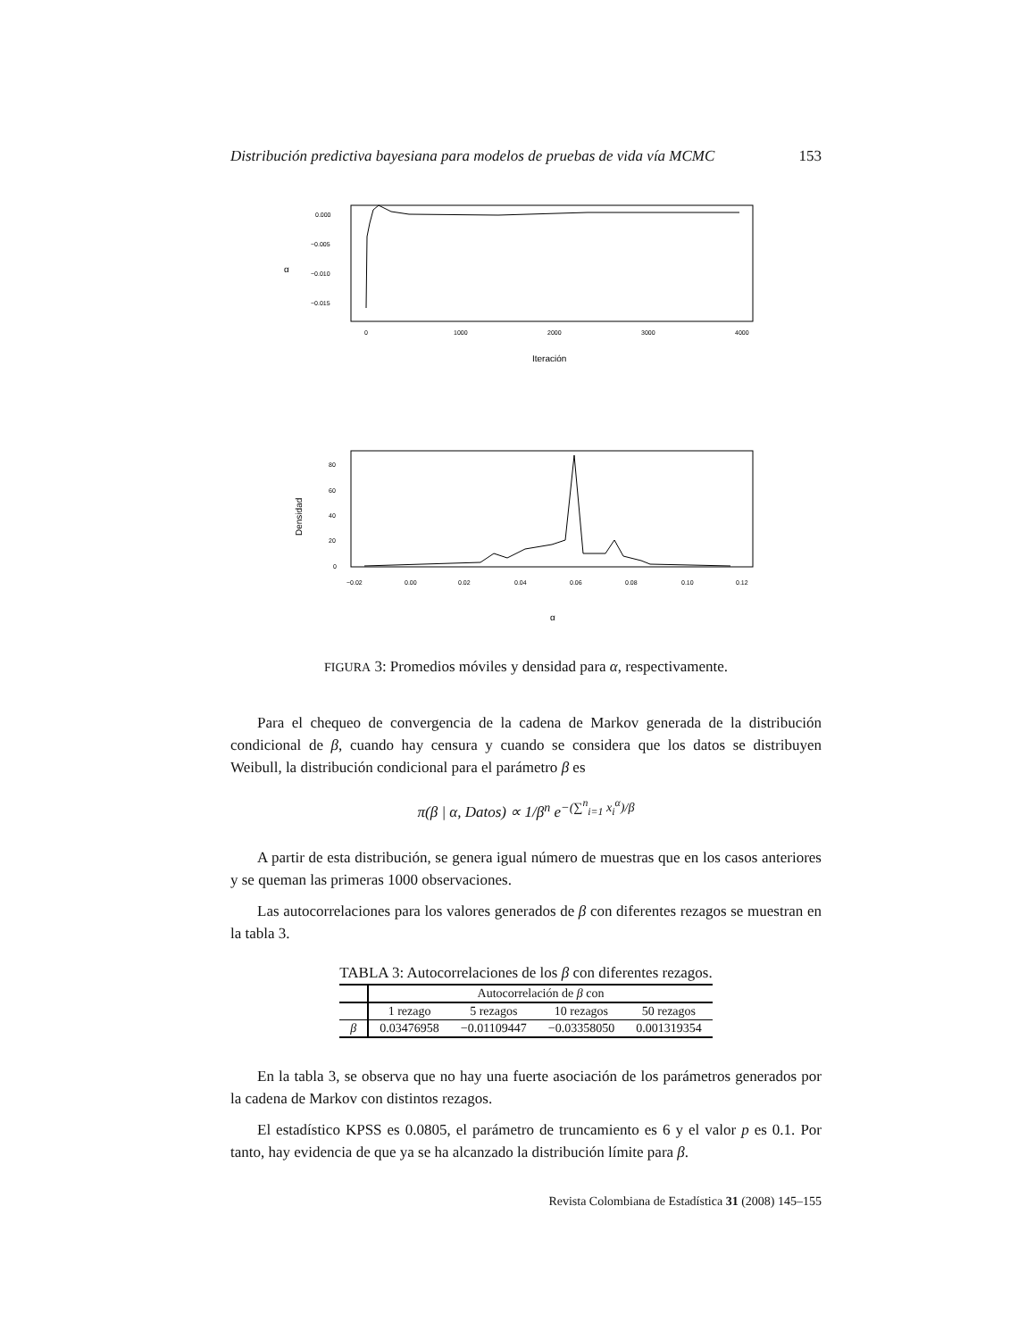Distribución predictiva bayesiana para modelos de pruebas de vida vía MCMC 153
α
0.000
−0.005
−0.010
−0.015
0
1000
2000
3000
4000
Iteración
Densidad
80
60
40
20
0
−0.02
0.00
0.02
0.04
0.06
0.08
0.10
0.12
α
FIGURA 3: Promedios móviles y densidad para α, respectivamente.
Para el chequeo de convergencia de la cadena de Markov generada de la distribución condicional de β, cuando hay censura y cuando se considera que los datos se distribuyen Weibull, la distribución condicional para el parámetro β es
π(β | α, Datos) ∝ 1/β<sup>n</sup> e<sup>−(∑<sup>n</sup><sub>i=1</sub> x<sub>i</sub><sup>α</sup>)/β</sup>
A partir de esta distribución, se genera igual número de muestras que en los casos anteriores y se queman las primeras 1000 observaciones.
Las autocorrelaciones para los valores generados de β con diferentes rezagos se muestran en la tabla 3.
TABLA 3: Autocorrelaciones de los β con diferentes rezagos.
| | Autocorrelación de β con | | | |
| --- | --- | --- | --- | --- |
| | 1 rezago | 5 rezagos | 10 rezagos | 50 rezagos |
| β | 0.03476958 | −0.01109447 | −0.03358050 | 0.001319354 |
En la tabla 3, se observa que no hay una fuerte asociación de los parámetros generados por la cadena de Markov con distintos rezagos.
El estadístico KPSS es 0.0805, el parámetro de truncamiento es 6 y el valor p es 0.1. Por tanto, hay evidencia de que ya se ha alcanzado la distribución límite para β.
Revista Colombiana de Estadística 31 (2008) 145–155